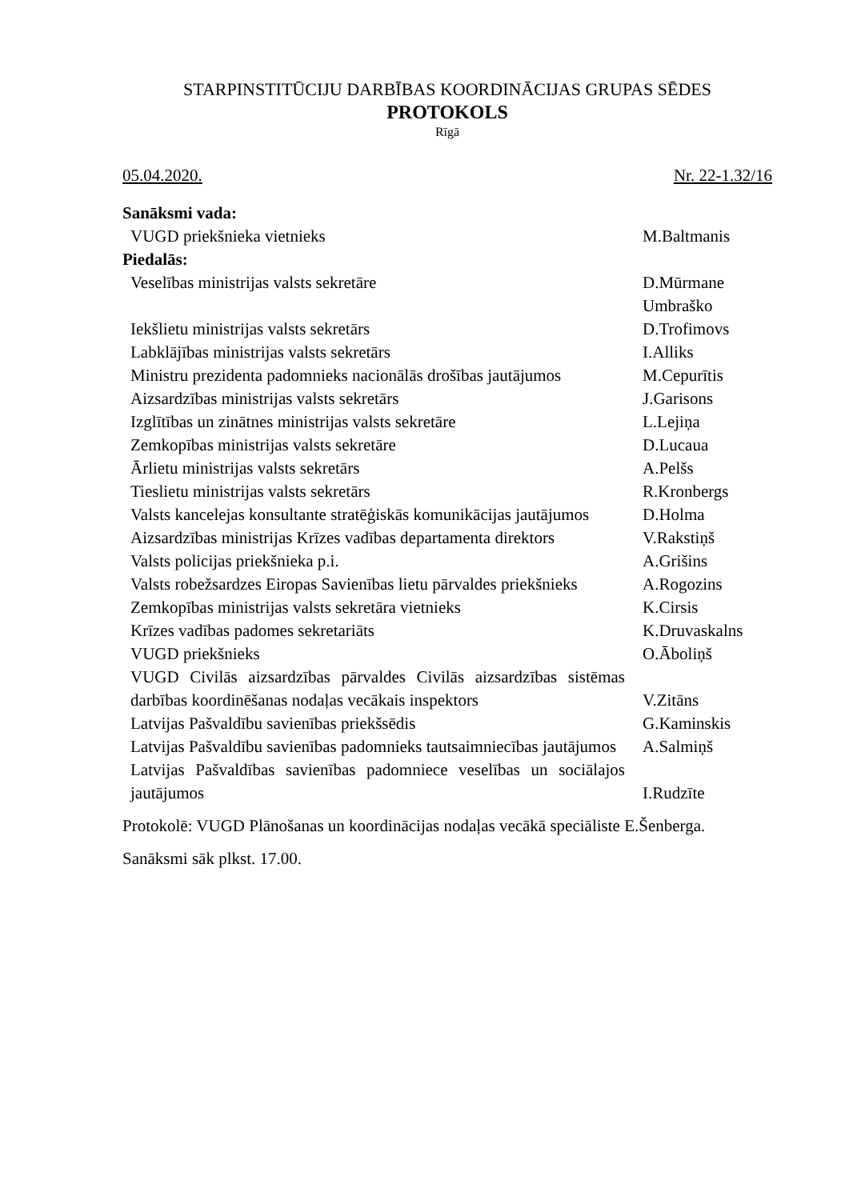STARPINSTITŪCIJU DARBĪBAS KOORDINĀCIJAS GRUPAS SĒDES
PROTOKOLS
Rīgā
05.04.2020. Nr. 22-1.32/16
| Sanāksmi vada: | |
| VUGD priekšnieka vietnieks | M.Baltmanis |
| Piedalās: | |
| Veselības ministrijas valsts sekretāre | D.Mūrmane Umbraško |
| Iekšlietu ministrijas valsts sekretārs | D.Trofimovs |
| Labklājības ministrijas valsts sekretārs | I.Alliks |
| Ministru prezidenta padomnieks nacionālās drošības jautājumos | M.Cepurītis |
| Aizsardzības ministrijas valsts sekretārs | J.Garisons |
| Izglītības un zinātnes ministrijas valsts sekretāre | L.Lejiņa |
| Zemkopības ministrijas valsts sekretāre | D.Lucaua |
| Ārlietu ministrijas valsts sekretārs | A.Pelšs |
| Tieslietu ministrijas valsts sekretārs | R.Kronbergs |
| Valsts kancelejas konsultante stratēģiskās komunikācijas jautājumos | D.Holma |
| Aizsardzības ministrijas Krīzes vadības departamenta direktors | V.Rakstiņš |
| Valsts policijas priekšnieka p.i. | A.Grišins |
| Valsts robežsardzes Eiropas Savienības lietu pārvaldes priekšnieks | A.Rogozins |
| Zemkopības ministrijas valsts sekretāra vietnieks | K.Cirsis |
| Krīzes vadības padomes sekretariāts | K.Druvaskalns |
| VUGD priekšnieks | O.Āboliņš |
| VUGD Civilās aizsardzības pārvaldes Civilās aizsardzības sistēmas darbības koordinēšanas nodaļas vecākais inspektors | V.Zitāns |
| Latvijas Pašvaldību savienības priekšsēdis | G.Kaminskis |
| Latvijas Pašvaldību savienības padomnieks tautsaimniecības jautājumos | A.Salmiņš |
| Latvijas Pašvaldības savienības padomniece veselības un sociālajos jautājumos | I.Rudzīte |
Protokolē: VUGD Plānošanas un koordinācijas nodaļas vecākā speciāliste E.Šenberga.
Sanāksmi sāk plkst. 17.00.